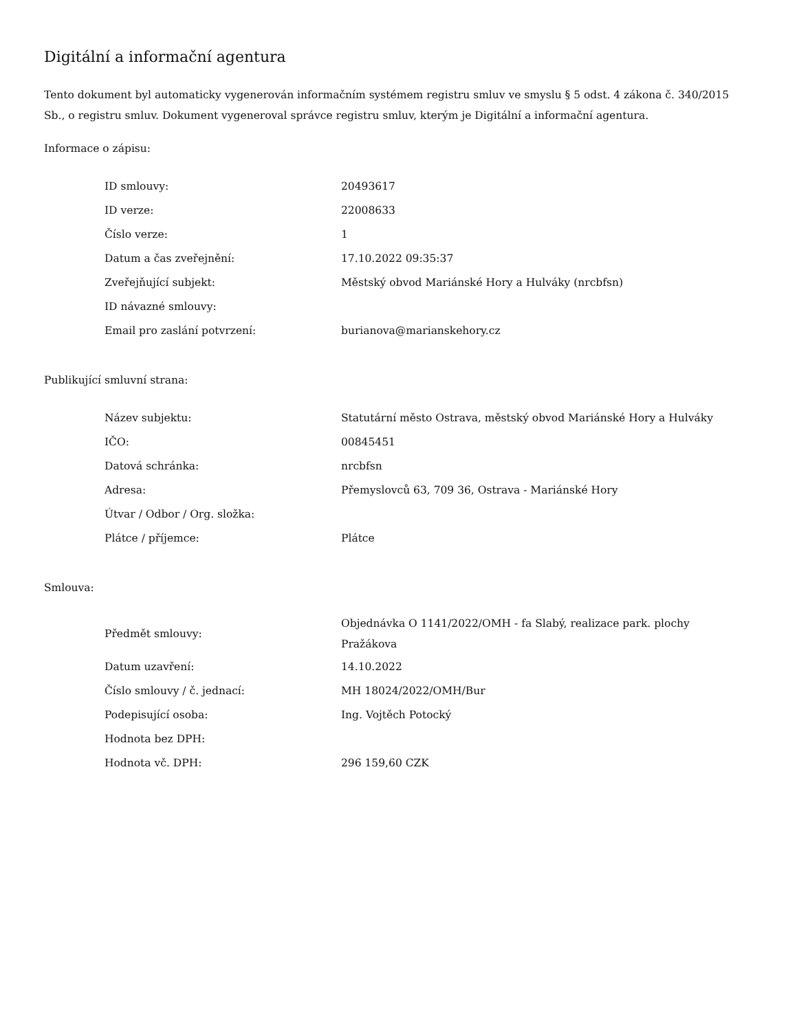Digitální a informační agentura
Tento dokument byl automaticky vygenerován informačním systémem registru smluv ve smyslu § 5 odst. 4 zákona č. 340/2015 Sb., o registru smluv. Dokument vygeneroval správce registru smluv, kterým je Digitální a informační agentura.
Informace o zápisu:
| ID smlouvy: | 20493617 |
| ID verze: | 22008633 |
| Číslo verze: | 1 |
| Datum a čas zveřejnění: | 17.10.2022 09:35:37 |
| Zveřejňující subjekt: | Městský obvod Mariánské Hory a Hulváky (nrcbfsn) |
| ID návazné smlouvy: | |
| Email pro zaslání potvrzení: | burianova@marianskehory.cz |
Publikující smluvní strana:
| Název subjektu: | Statutární město Ostrava, městský obvod Mariánské Hory a Hulváky |
| IČO: | 00845451 |
| Datová schránka: | nrcbfsn |
| Adresa: | Přemyslovců 63, 709 36, Ostrava - Mariánské Hory |
| Útvar / Odbor / Org. složka: | |
| Plátce / příjemce: | Plátce |
Smlouva:
| Předmět smlouvy: | Objednávka O 1141/2022/OMH - fa Slabý, realizace park. plochy Pražákova |
| Datum uzavření: | 14.10.2022 |
| Číslo smlouvy / č. jednací: | MH 18024/2022/OMH/Bur |
| Podepisující osoba: | Ing. Vojtěch Potocký |
| Hodnota bez DPH: | |
| Hodnota vč. DPH: | 296 159,60 CZK |